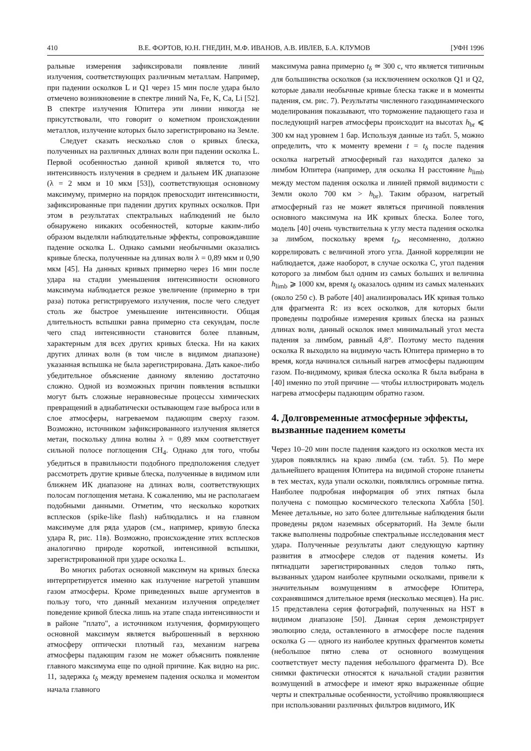410 В.Е. ФОРТОВ, Ю.Н. ГНЕДИН, М.Ф. ИВАНОВ, А.В. ИВЛЕВ, Б.А. КЛУМОВ [УФН 1996
ральные измерения зафиксировали появление линий излучения, соответствующих различным металлам. Например, при падении осколков L и Q1 через 15 мин после удара было отмечено возникновение в спектре линий Na, Fe, K, Ca, Li [52]. В спектре излучения Юпитера эти линии никогда не присутствовали, что говорит о кометном происхождении металлов, излучение которых было зарегистрировано на Земле.
Следует сказать несколько слов о кривых блеска, полученных на различных длинах волн при падении осколка L. Первой особенностью данной кривой является то, что интенсивность излучения в среднем и дальнем ИК диапазоне (λ = 2 мкм и 10 мкм [53]), соответствующая основному максимуму, примерно на порядок превосходит интенсивности, зафиксированные при падении других крупных осколков. При этом в результатах спектральных наблюдений не было обнаружено никаких особенностей, которые каким-либо образом выделяли наблюдательные эффекты, сопровождавшие падение осколка L. Однако самыми необычными оказались кривые блеска, полученные на длинах волн λ = 0,89 мкм и 0,90 мкм [45]. На данных кривых примерно через 16 мин после удара на стадии уменьшения интенсивности основного максимума наблюдается резкое увеличение (примерно в три раза) потока регистрируемого излучения, после чего следует столь же быстрое уменьшение интенсивности. Общая длительность вспышки равна примерно ста секундам, после чего спад интенсивности становится более плавным, характерным для всех других кривых блеска. Ни на каких других длинах волн (в том числе в видимом диапазоне) указанная вспышка не была зарегистрирована. Дать какое-либо убедительное объяснение данному явлению достаточно сложно. Одной из возможных причин появления вспышки могут быть сложные неравновесные процессы химических превращений в адиабатически остывающем газе выброса или в слое атмосферы, нагреваемом падающим сверху газом. Возможно, источником зафиксированного излучения является метан, поскольку длина волны λ = 0,89 мкм соответствует сильной полосе поглощения CH<sub>4</sub>. Однако для того, чтобы убедиться в правильности подобного предположения следует рассмотреть другие кривые блеска, полученные в видимом или ближнем ИК диапазоне на длинах волн, соответствующих полосам поглощения метана. К сожалению, мы не располагаем подобными данными. Отметим, что несколько коротких всплесков (spike-like flash) наблюдались и на главном максимуме для ряда ударов (см., например, кривую блеска удара R, рис. 11в). Возможно, происхождение этих всплесков аналогично природе короткой, интенсивной вспышки, зарегистрированной при ударе осколка L.
Во многих работах основной максимум на кривых блеска интерпретируется именно как излучение нагретой упавшим газом атмосферы. Кроме приведенных выше аргументов в пользу того, что данный механизм излучения определяет поведение кривой блеска лишь на этапе спада интенсивности и в районе "плато", а источником излучения, формирующего основной максимум является выброшенный в верхнюю атмосферу оптически плотный газ, механизм нагрева атмосферы падающим газом не может объяснить появление главного максимума еще по одной причине. Как видно на рис. 11, задержка t<sub>δ</sub> между временем падения осколка и моментом начала главного
максимума равна примерно t<sub>δ</sub> ≃ 300 с, что является типичным для большинства осколков (за исключением осколков Q1 и Q2, которые давали необычные кривые блеска также и в моменты падения, см. рис. 7). Результаты численного газодинамического моделирования показывают, что торможение падающего газа и последующий нагрев атмосферы происходит на высотах h<sub>br</sub> ⩽ 300 км над уровнем 1 бар. Используя данные из табл. 5, можно определить, что к моменту времени t = t<sub>δ</sub> после падения осколка нагретый атмосферный газ находится далеко за лимбом Юпитера (например, для осколка H расстояние h<sub>limb</sub> между местом падения осколка и линией прямой видимости с Земли около 700 км > h<sub>br</sub>). Таким образом, нагретый атмосферный газ не может являться причиной появления основного максимума на ИК кривых блеска. Более того, модель [40] очень чувствительна к углу места падения осколка за лимбом, поскольку время t<sub>D</sub>, несомненно, должно коррелировать с величиной этого угла. Данной корреляции не наблюдается, даже наоборот, в случае осколка C, угол падения которого за лимбом был одним из самых больших и величина h<sub>limb</sub> ⩾ 1000 км, время t<sub>δ</sub> оказалось одним из самых маленьких (около 250 с). В работе [40] анализировалась ИК кривая только для фрагмента R: из всех осколков, для которых были проведены подробные измерения кривых блеска на разных длинах волн, данный осколок имел минимальный угол места падения за лимбом, равный 4,8°. Поэтому место падения осколка R выходило на видимую часть Юпитера примерно в то время, когда начинался сильный нагрев атмосферы падающим газом. По-видимому, кривая блеска осколка R была выбрана в [40] именно по этой причине — чтобы иллюстрировать модель нагрева атмосферы падающим обратно газом.
4. Долговременные атмосферные эффекты, вызванные падением кометы
Через 10–20 мин после падения каждого из осколков места их ударов появлялись на краю лимба (см. табл. 5). По мере дальнейшего вращения Юпитера на видимой стороне планеты в тех местах, куда упали осколки, появлялись огромные пятна. Наиболее подробная информация об этих пятнах была получена с помощью космического телескопа Хаббла [50]. Менее детальные, но зато более длительные наблюдения были проведены рядом наземных обсерваторий. На Земле были также выполнены подробные спектральные исследования мест удара. Полученные результаты дают следующую картину развития в атмосфере следов от падения кометы. Из пятнадцати зарегистрированных следов только пять, вызванных ударом наиболее крупными осколками, привели к значительным возмущениям в атмосфере Юпитера, сохранявшимся длительное время (несколько месяцев). На рис. 15 представлена серия фотографий, полученных на HST в видимом диапазоне [50]. Данная серия демонстрирует эволюцию следа, оставленного в атмосфере после падения осколка G — одного из наиболее крупных фрагментов кометы (небольшое пятно слева от основного возмущения соответствует месту падения небольшого фрагмента D). Все снимки фактически относятся к начальной стадии развития возмущений в атмосфере и имеют ярко выраженные общие черты и спектральные особенности, устойчиво проявляющиеся при использовании различных фильтров видимого, ИК